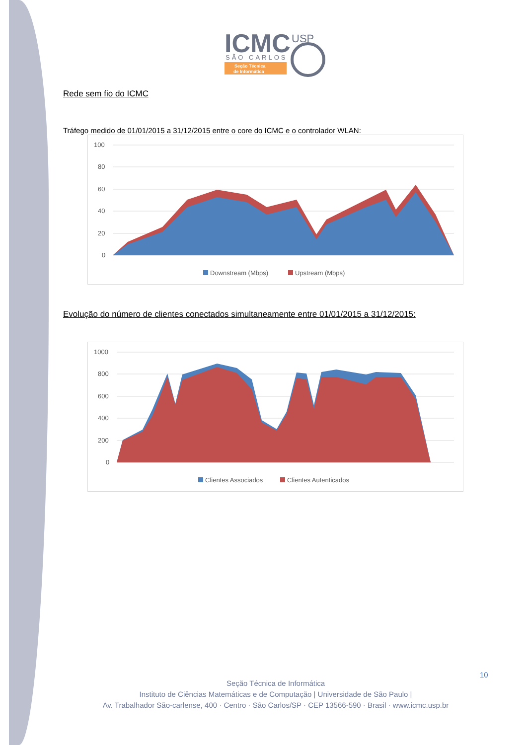ICMC
SÃO CARLOS
Seção Técnica
de Informática
USP
Rede sem fio do ICMC
Tráfego medido de 01/01/2015 a 31/12/2015 entre o core do ICMC e o controlador WLAN:
100
80
60
40
20
0
Downstream (Mbps)
Upstream (Mbps)
Evolução do número de clientes conectados simultaneamente entre 01/01/2015 a 31/12/2015:
1000
800
600
400
200
0
Clientes Associados
Clientes Autenticados
10
Seção Técnica de Informática
Instituto de Ciências Matemáticas e de Computação | Universidade de São Paulo |
Av. Trabalhador São-carlense, 400 · Centro · São Carlos/SP · CEP 13566-590 · Brasil · www.icmc.usp.br